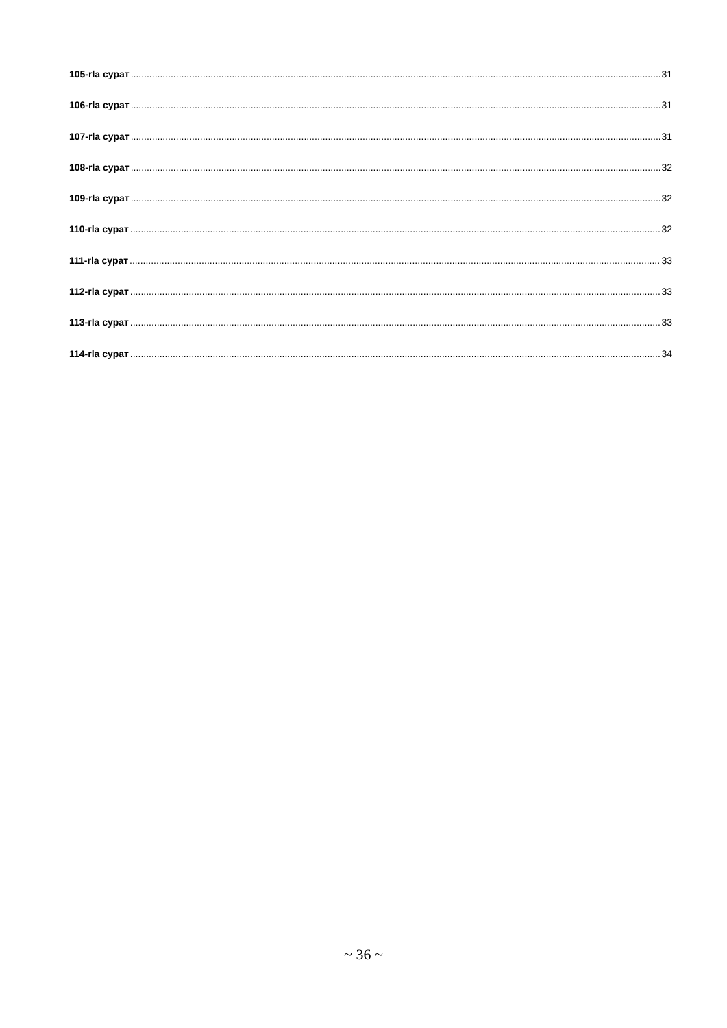105-rla сурат 31
106-rla сурат 31
107-rla сурат 31
108-rla сурат 32
109-rla сурат 32
110-rla сурат 32
111-rla сурат 33
112-rla сурат 33
113-rla сурат 33
114-rla сурат 34
~ 36 ~